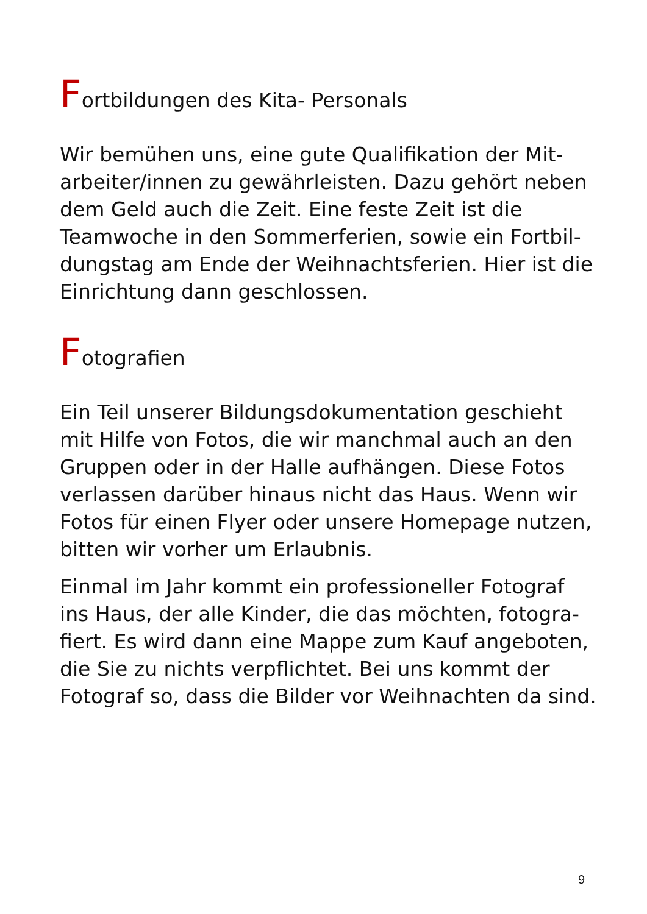Fortbildungen des Kita- Personals
Wir bemühen uns, eine gute Qualifikation der Mit-arbeiter/innen zu gewährleisten. Dazu gehört neben dem Geld auch die Zeit. Eine feste Zeit ist die Teamwoche in den Sommerferien, sowie ein Fortbil-dungstag am Ende der Weihnachtsferien. Hier ist die Einrichtung dann geschlossen.
Fotografien
Ein Teil unserer Bildungsdokumentation geschieht mit Hilfe von Fotos, die wir manchmal auch an den Gruppen oder in der Halle aufhängen. Diese Fotos verlassen darüber hinaus nicht das Haus. Wenn wir Fotos für einen Flyer oder unsere Homepage nutzen, bitten wir vorher um Erlaubnis.
Einmal im Jahr kommt ein professioneller Fotograf ins Haus, der alle Kinder, die das möchten, fotogra-fiert. Es wird dann eine Mappe zum Kauf angeboten, die Sie zu nichts verpflichtet. Bei uns kommt der Fotograf so, dass die Bilder vor Weihnachten da sind.
9